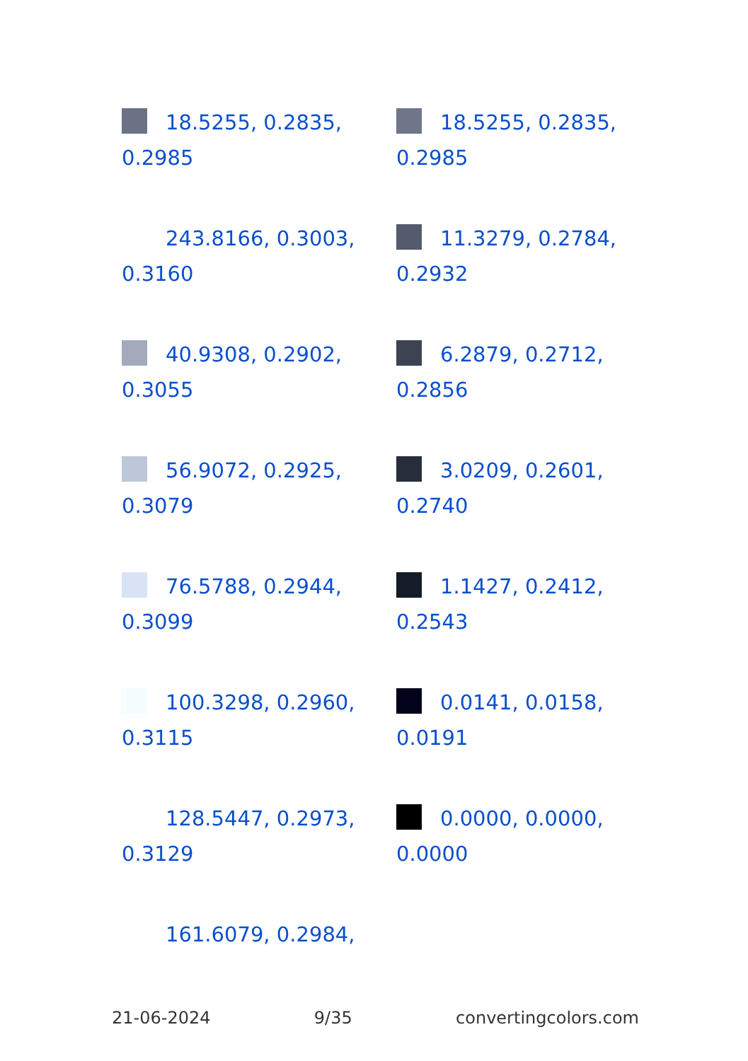18.5255, 0.2835,
0.2985
18.5255, 0.2835,
0.2985
243.8166, 0.3003,
0.3160
11.3279, 0.2784,
0.2932
40.9308, 0.2902,
0.3055
6.2879, 0.2712,
0.2856
56.9072, 0.2925,
0.3079
3.0209, 0.2601,
0.2740
76.5788, 0.2944,
0.3099
1.1427, 0.2412,
0.2543
100.3298, 0.2960,
0.3115
0.0141, 0.0158,
0.0191
128.5447, 0.2973,
0.3129
0.0000, 0.0000,
0.0000
161.6079, 0.2984,
21-06-2024 9/35 convertingcolors.com